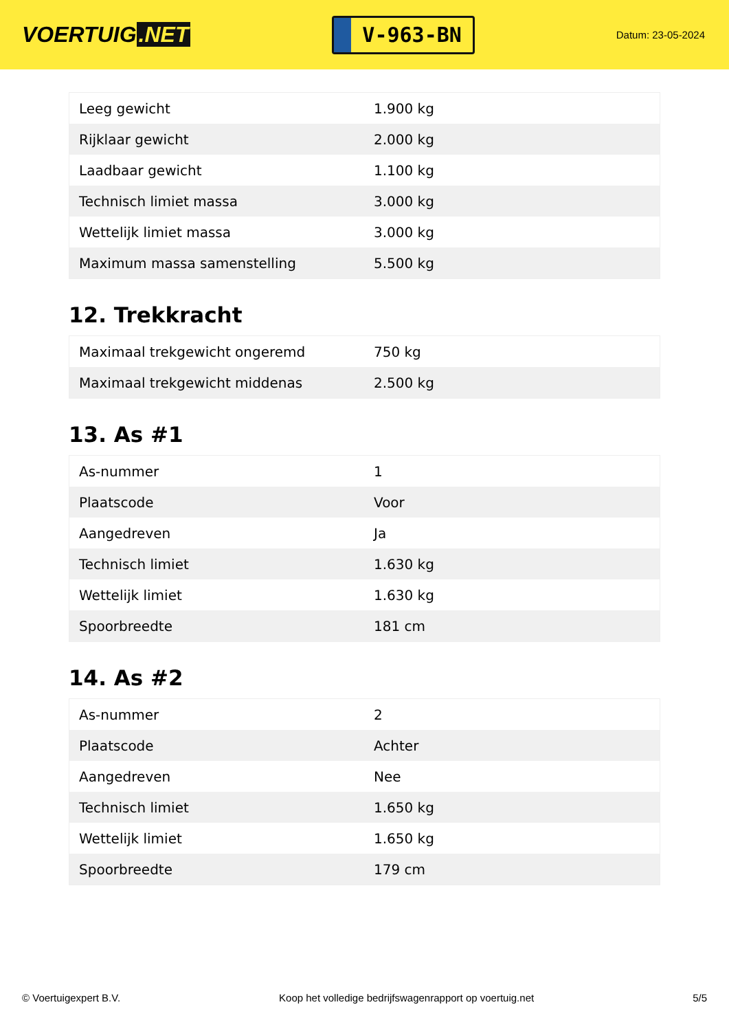VOERTUIG.NET
V-963-BN
Datum: 23-05-2024
| Leeg gewicht | 1.900 kg |
| Rijklaar gewicht | 2.000 kg |
| Laadbaar gewicht | 1.100 kg |
| Technisch limiet massa | 3.000 kg |
| Wettelijk limiet massa | 3.000 kg |
| Maximum massa samenstelling | 5.500 kg |
12. Trekkracht
| Maximaal trekgewicht ongeremd | 750 kg |
| Maximaal trekgewicht middenas | 2.500 kg |
13. As #1
| As-nummer | 1 |
| Plaatscode | Voor |
| Aangedreven | Ja |
| Technisch limiet | 1.630 kg |
| Wettelijk limiet | 1.630 kg |
| Spoorbreedte | 181 cm |
14. As #2
| As-nummer | 2 |
| Plaatscode | Achter |
| Aangedreven | Nee |
| Technisch limiet | 1.650 kg |
| Wettelijk limiet | 1.650 kg |
| Spoorbreedte | 179 cm |
© Voertuigexpert B.V. Koop het volledige bedrijfswagenrapport op voertuig.net 5/5